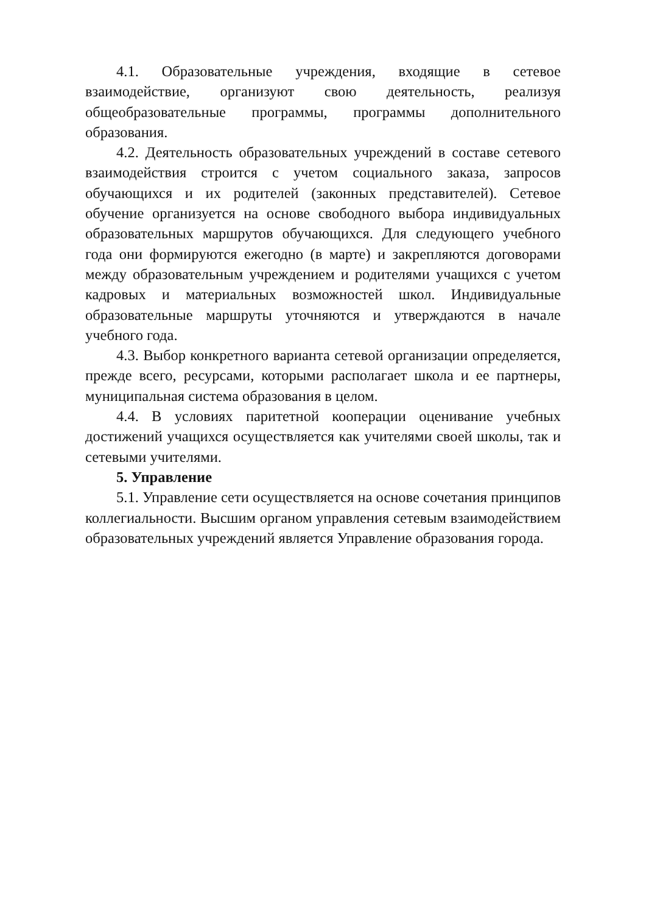4.1. Образовательные учреждения, входящие в сетевое взаимодействие, организуют свою деятельность, реализуя общеобразовательные программы, программы дополнительного образования.
4.2. Деятельность образовательных учреждений в составе сетевого взаимодействия строится с учетом социального заказа, запросов обучающихся и их родителей (законных представителей). Сетевое обучение организуется на основе свободного выбора индивидуальных образовательных маршрутов обучающихся. Для следующего учебного года они формируются ежегодно (в марте) и закрепляются договорами между образовательным учреждением и родителями учащихся с учетом кадровых и материальных возможностей школ. Индивидуальные образовательные маршруты уточняются и утверждаются в начале учебного года.
4.3. Выбор конкретного варианта сетевой организации определяется, прежде всего, ресурсами, которыми располагает школа и ее партнеры, муниципальная система образования в целом.
4.4. В условиях паритетной кооперации оценивание учебных достижений учащихся осуществляется как учителями своей школы, так и сетевыми учителями.
5. Управление
5.1. Управление сети осуществляется на основе сочетания принципов коллегиальности. Высшим органом управления сетевым взаимодействием образовательных учреждений является Управление образования города.